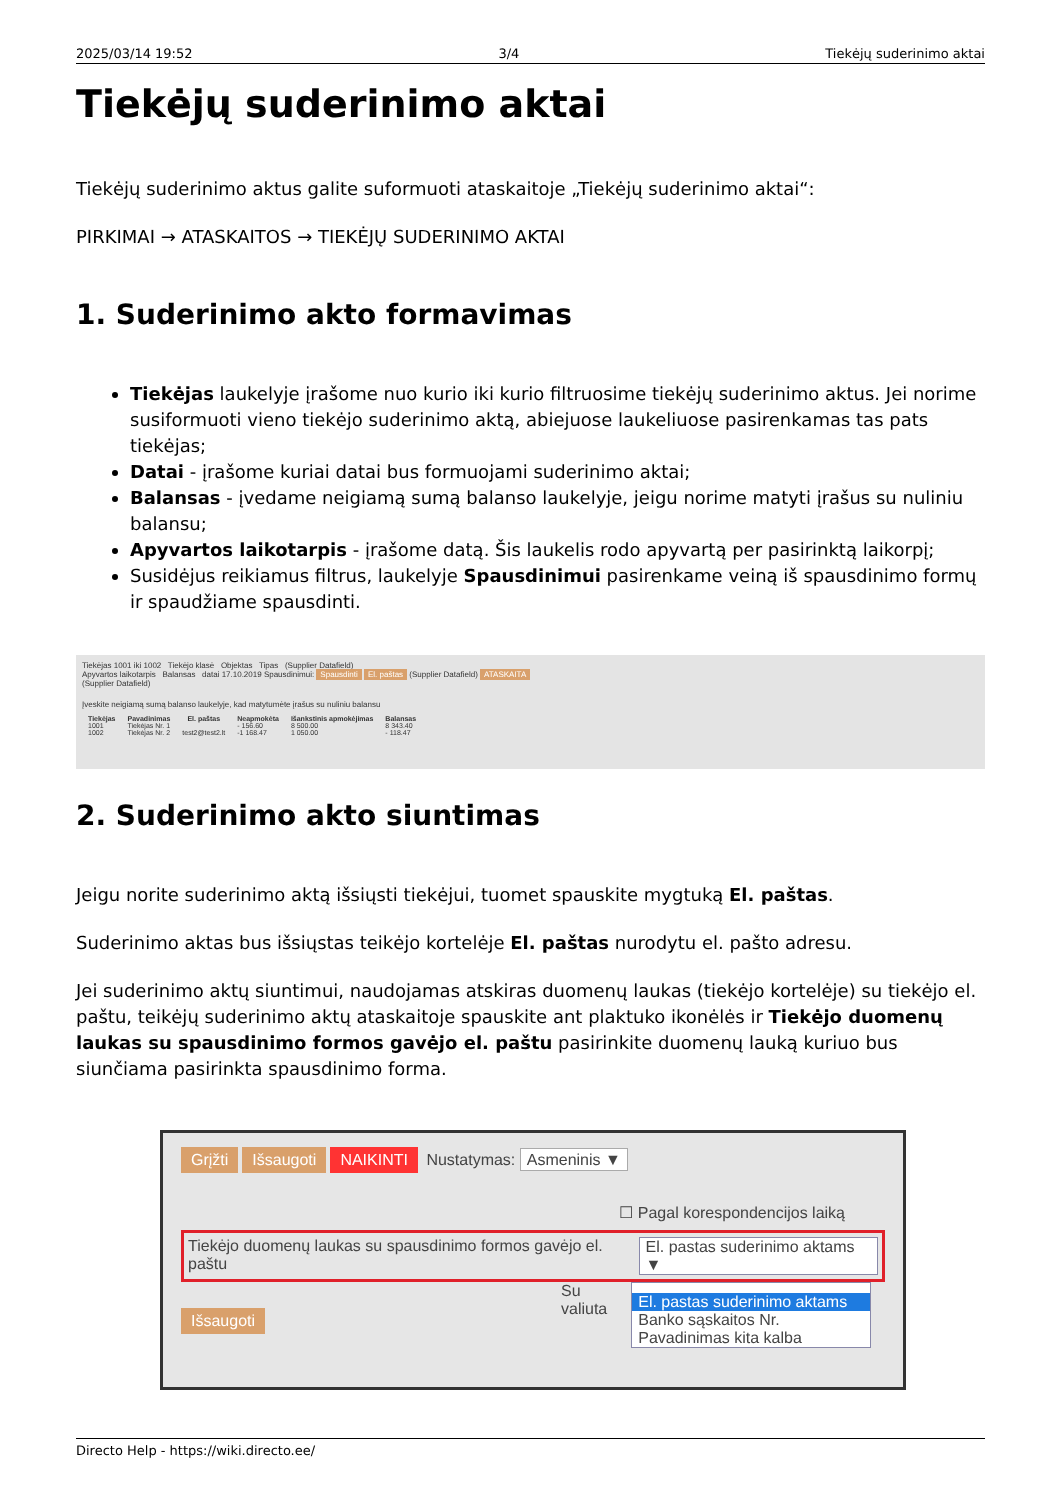2025/03/14 19:52 3/4 Tiekėjų suderinimo aktai
Tiekėjų suderinimo aktai
Tiekėjų suderinimo aktus galite suformuoti ataskaitoje „Tiekėjų suderinimo aktai“:
PIRKIMAI → ATASKAITOS → TIEKĖJŲ SUDERINIMO AKTAI
1. Suderinimo akto formavimas
Tiekėjas laukelyje įrašome nuo kurio iki kurio filtruosime tiekėjų suderinimo aktus. Jei norime susiformuoti vieno tiekėjo suderinimo aktą, abiejuose laukeliuose pasirenkamas tas pats tiekėjas;
Datai - įrašome kuriai datai bus formuojami suderinimo aktai;
Balansas - įvedame neigiamą sumą balanso laukelyje, jeigu norime matyti įrašus su nuliniu balansu;
Apyvartos laikotarpis - įrašome datą. Šis laukelis rodo apyvartą per pasirinktą laikorpį;
Susidėjus reikiamus filtrus, laukelyje Spausdinimui pasirenkame veiną iš spausdinimo formų ir spaudžiame spausdinti.
Tiekėjas 1001 iki 1002 Tiekėjo klasė Objektas Tipas (Supplier Datafield)
Apyvartos laikotarpis Balansas datai 17.10.2019 Spausdinimui: Spausdinti El. paštas (Supplier Datafield) ATASKAITA
(Supplier Datafield)
Įveskite neigiamą sumą balanso laukelyje, kad matytumėte įrašus su nuliniu balansu
| Tiekėjas | Pavadinimas | El. paštas | Neapmokėta | Išankstinis apmokėjimas | Balansas |
| --- | --- | --- | --- | --- | --- |
| 1001 | Tiekėjas Nr. 1 | | - 156.60 | 8 500.00 | 8 343.40 |
| 1002 | Tiekėjas Nr. 2 | test2@test2.lt | -1 168.47 | 1 050.00 | - 118.47 |
2. Suderinimo akto siuntimas
Jeigu norite suderinimo aktą išsiųsti tiekėjui, tuomet spauskite mygtuką El. paštas.
Suderinimo aktas bus išsiųstas teikėjo kortelėje El. paštas nurodytu el. pašto adresu.
Jei suderinimo aktų siuntimui, naudojamas atskiras duomenų laukas (tiekėjo kortelėje) su tiekėjo el. paštu, teikėjų suderinimo aktų ataskaitoje spauskite ant plaktuko ikonėlės ir Tiekėjo duomenų laukas su spausdinimo formos gavėjo el. paštu pasirinkite duomenų lauką kuriuo bus siunčiama pasirinkta spausdinimo forma.
Grįžti Išsaugoti NAIKINTI Nustatymas: Asmeninis ▼
☐ Pagal korespondencijos laiką
Tiekėjo duomenų laukas su spausdinimo formos gavėjo el. paštu El. pastas suderinimo aktams ▼
Su valiuta El. pastas suderinimo aktams
Banko sąskaitos Nr.
Pavadinimas kita kalba
Išsaugoti
Directo Help - https://wiki.directo.ee/